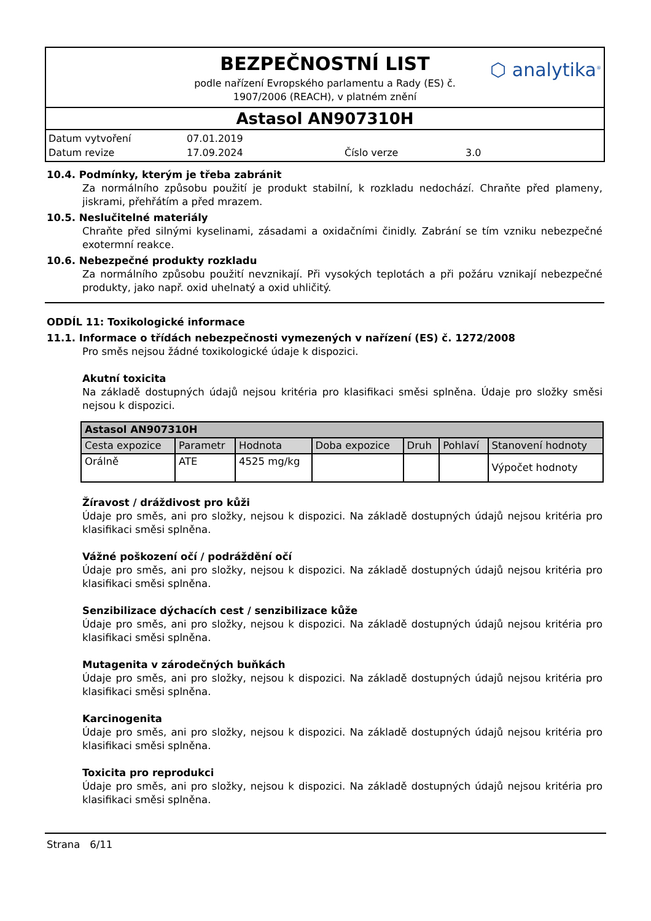BEZPEČNOSTNÍ LIST
podle nařízení Evropského parlamentu a Rady (ES) č.
1907/2006 (REACH), v platném znění
⬡ analytika<sup>®</sup>
Astasol AN907310H
Datum vytvoření 07.01.2019 Datum revize 17.09.2024 Číslo verze 3.0
10.4. Podmínky, kterým je třeba zabránit
Za normálního způsobu použití je produkt stabilní, k rozkladu nedochází. Chraňte před plameny, jiskrami, přehřátím a před mrazem.
10.5. Neslučitelné materiály
Chraňte před silnými kyselinami, zásadami a oxidačními činidly. Zabrání se tím vzniku nebezpečné exotermní reakce.
10.6. Nebezpečné produkty rozkladu
Za normálního způsobu použití nevznikají. Při vysokých teplotách a při požáru vznikají nebezpečné produkty, jako např. oxid uhelnatý a oxid uhličitý.
ODDÍL 11: Toxikologické informace
11.1. Informace o třídách nebezpečnosti vymezených v nařízení (ES) č. 1272/2008
Pro směs nejsou žádné toxikologické údaje k dispozici.
Akutní toxicita
Na základě dostupných údajů nejsou kritéria pro klasifikaci směsi splněna. Údaje pro složky směsi nejsou k dispozici.
| Astasol AN907310H | | | | | | |
| Cesta expozice | Parametr | Hodnota | Doba expozice | Druh | Pohlaví | Stanovení hodnoty |
| Orálně | ATE | 4525 mg/kg | | | | Výpočet hodnoty |
Žíravost / dráždivost pro kůži
Údaje pro směs, ani pro složky, nejsou k dispozici. Na základě dostupných údajů nejsou kritéria pro klasifikaci směsi splněna.
Vážné poškození očí / podráždění očí
Údaje pro směs, ani pro složky, nejsou k dispozici. Na základě dostupných údajů nejsou kritéria pro klasifikaci směsi splněna.
Senzibilizace dýchacích cest / senzibilizace kůže
Údaje pro směs, ani pro složky, nejsou k dispozici. Na základě dostupných údajů nejsou kritéria pro klasifikaci směsi splněna.
Mutagenita v zárodečných buňkách
Údaje pro směs, ani pro složky, nejsou k dispozici. Na základě dostupných údajů nejsou kritéria pro klasifikaci směsi splněna.
Karcinogenita
Údaje pro směs, ani pro složky, nejsou k dispozici. Na základě dostupných údajů nejsou kritéria pro klasifikaci směsi splněna.
Toxicita pro reprodukci
Údaje pro směs, ani pro složky, nejsou k dispozici. Na základě dostupných údajů nejsou kritéria pro klasifikaci směsi splněna.
Strana 6/11